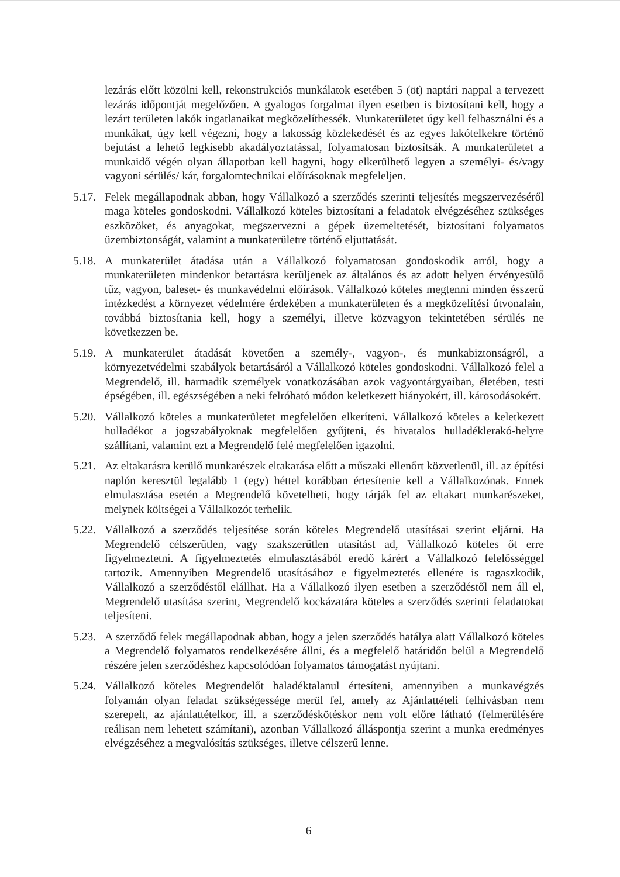lezárás előtt közölni kell, rekonstrukciós munkálatok esetében 5 (öt) naptári nappal a tervezett lezárás időpontját megelőzően. A gyalogos forgalmat ilyen esetben is biztosítani kell, hogy a lezárt területen lakók ingatlanaikat megközelíthessék. Munkaterületet úgy kell felhasználni és a munkákat, úgy kell végezni, hogy a lakosság közlekedését és az egyes lakótelkekre történő bejutást a lehető legkisebb akadályoztatással, folyamatosan biztosítsák. A munkaterületet a munkaidő végén olyan állapotban kell hagyni, hogy elkerülhető legyen a személyi- és/vagy vagyoni sérülés/ kár, forgalomtechnikai előírásoknak megfeleljen.
5.17.
Felek megállapodnak abban, hogy Vállalkozó a szerződés szerinti teljesítés megszervezéséről maga köteles gondoskodni. Vállalkozó köteles biztosítani a feladatok elvégzéséhez szükséges eszközöket, és anyagokat, megszervezni a gépek üzemeltetését, biztosítani folyamatos üzembiztonságát, valamint a munkaterületre történő eljuttatását.
5.18.
A munkaterület átadása után a Vállalkozó folyamatosan gondoskodik arról, hogy a munkaterületen mindenkor betartásra kerüljenek az általános és az adott helyen érvényesülő tűz, vagyon, baleset- és munkavédelmi előírások. Vállalkozó köteles megtenni minden ésszerű intézkedést a környezet védelmére érdekében a munkaterületen és a megközelítési útvonalain, továbbá biztosítania kell, hogy a személyi, illetve közvagyon tekintetében sérülés ne következzen be.
5.19.
A munkaterület átadását követően a személy-, vagyon-, és munkabiztonságról, a környezetvédelmi szabályok betartásáról a Vállalkozó köteles gondoskodni. Vállalkozó felel a Megrendelő, ill. harmadik személyek vonatkozásában azok vagyontárgyaiban, életében, testi épségében, ill. egészségében a neki felróható módon keletkezett hiányokért, ill. károsodásokért.
5.20.
Vállalkozó köteles a munkaterületet megfelelően elkeríteni. Vállalkozó köteles a keletkezett hulladékot a jogszabályoknak megfelelően gyűjteni, és hivatalos hulladéklerakó-helyre szállítani, valamint ezt a Megrendelő felé megfelelően igazolni.
5.21.
Az eltakarásra kerülő munkarészek eltakarása előtt a műszaki ellenőrt közvetlenül, ill. az építési naplón keresztül legalább 1 (egy) héttel korábban értesítenie kell a Vállalkozónak. Ennek elmulasztása esetén a Megrendelő követelheti, hogy tárják fel az eltakart munkarészeket, melynek költségei a Vállalkozót terhelik.
5.22.
Vállalkozó a szerződés teljesítése során köteles Megrendelő utasításai szerint eljárni. Ha Megrendelő célszerűtlen, vagy szakszerűtlen utasítást ad, Vállalkozó köteles őt erre figyelmeztetni. A figyelmeztetés elmulasztásából eredő kárért a Vállalkozó felelősséggel tartozik. Amennyiben Megrendelő utasításához e figyelmeztetés ellenére is ragaszkodik, Vállalkozó a szerződéstől elállhat. Ha a Vállalkozó ilyen esetben a szerződéstől nem áll el, Megrendelő utasítása szerint, Megrendelő kockázatára köteles a szerződés szerinti feladatokat teljesíteni.
5.23.
A szerződő felek megállapodnak abban, hogy a jelen szerződés hatálya alatt Vállalkozó köteles a Megrendelő folyamatos rendelkezésére állni, és a megfelelő határidőn belül a Megrendelő részére jelen szerződéshez kapcsolódóan folyamatos támogatást nyújtani.
5.24.
Vállalkozó köteles Megrendelőt haladéktalanul értesíteni, amennyiben a munkavégzés folyamán olyan feladat szükségessége merül fel, amely az Ajánlattételi felhívásban nem szerepelt, az ajánlattételkor, ill. a szerződéskötéskor nem volt előre látható (felmerülésére reálisan nem lehetett számítani), azonban Vállalkozó álláspontja szerint a munka eredményes elvégzéséhez a megvalósítás szükséges, illetve célszerű lenne.
6